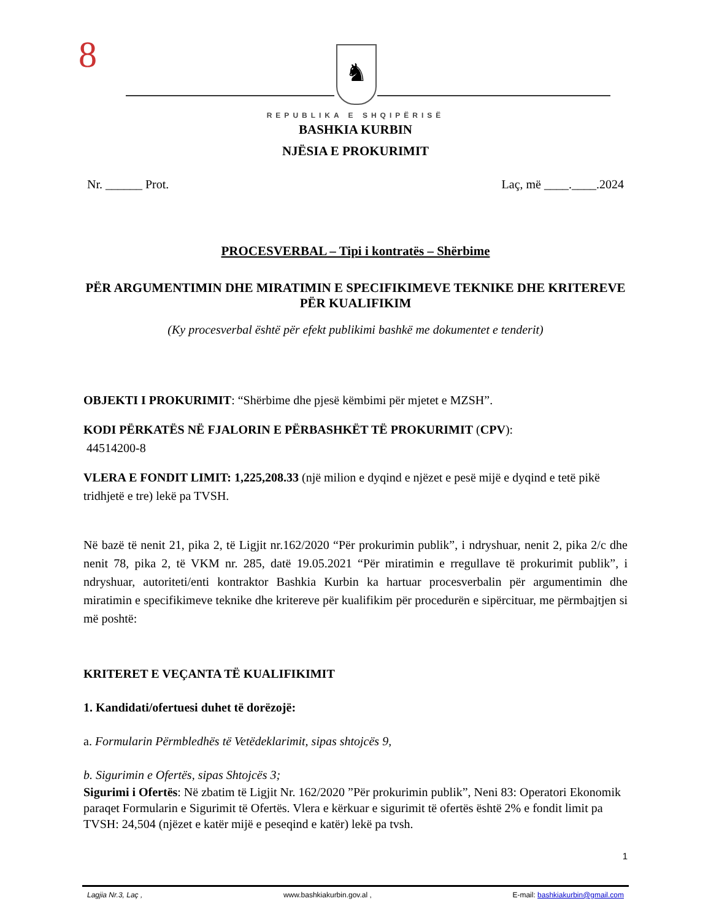8 ♞
REPUBLIKA E SHQIPËRISË
BASHKIA KURBIN
NJËSIA E PROKURIMIT
Nr. ______ Prot. Laç, më ____.____.2024
PROCESVERBAL – Tipi i kontratës – Shërbime
PËR ARGUMENTIMIN DHE MIRATIMIN E SPECIFIKIMEVE TEKNIKE DHE KRITEREVE PËR KUALIFIKIM
(Ky procesverbal është për efekt publikimi bashkë me dokumentet e tenderit)
OBJEKTI I PROKURIMIT: “Shërbime dhe pjesë këmbimi për mjetet e MZSH”.
KODI PËRKATËS NË FJALORIN E PËRBASHKËT TË PROKURIMIT (CPV):
44514200-8
VLERA E FONDIT LIMIT: 1,225,208.33 (një milion e dyqind e njëzet e pesë mijë e dyqind e tetë pikë tridhjetë e tre) lekë pa TVSH.
Në bazë të nenit 21, pika 2, të Ligjit nr.162/2020 “Për prokurimin publik”, i ndryshuar, nenit 2, pika 2/c dhe nenit 78, pika 2, të VKM nr. 285, datë 19.05.2021 “Për miratimin e rregullave të prokurimit publik”, i ndryshuar, autoriteti/enti kontraktor Bashkia Kurbin ka hartuar procesverbalin për argumentimin dhe miratimin e specifikimeve teknike dhe kritereve për kualifikim për procedurën e sipërcituar, me përmbajtjen si më poshtë:
KRITERET E VEÇANTA TË KUALIFIKIMIT
1. Kandidati/ofertuesi duhet të dorëzojë:
a. Formularin Përmbledhës të Vetëdeklarimit, sipas shtojcës 9,
b. Sigurimin e Ofertës, sipas Shtojcës 3;
Sigurimi i Ofertës: Në zbatim të Ligjit Nr. 162/2020 ”Për prokurimin publik”, Neni 83: Operatori Ekonomik paraqet Formularin e Sigurimit të Ofertës. Vlera e kërkuar e sigurimit të ofertës është 2% e fondit limit pa TVSH: 24,504 (njëzet e katër mijë e peseqind e katër) lekë pa tvsh.
1
Lagjia Nr.3, Laç , www.bashkiakurbin.gov.al , E-mail: bashkiakurbin@gmail.com